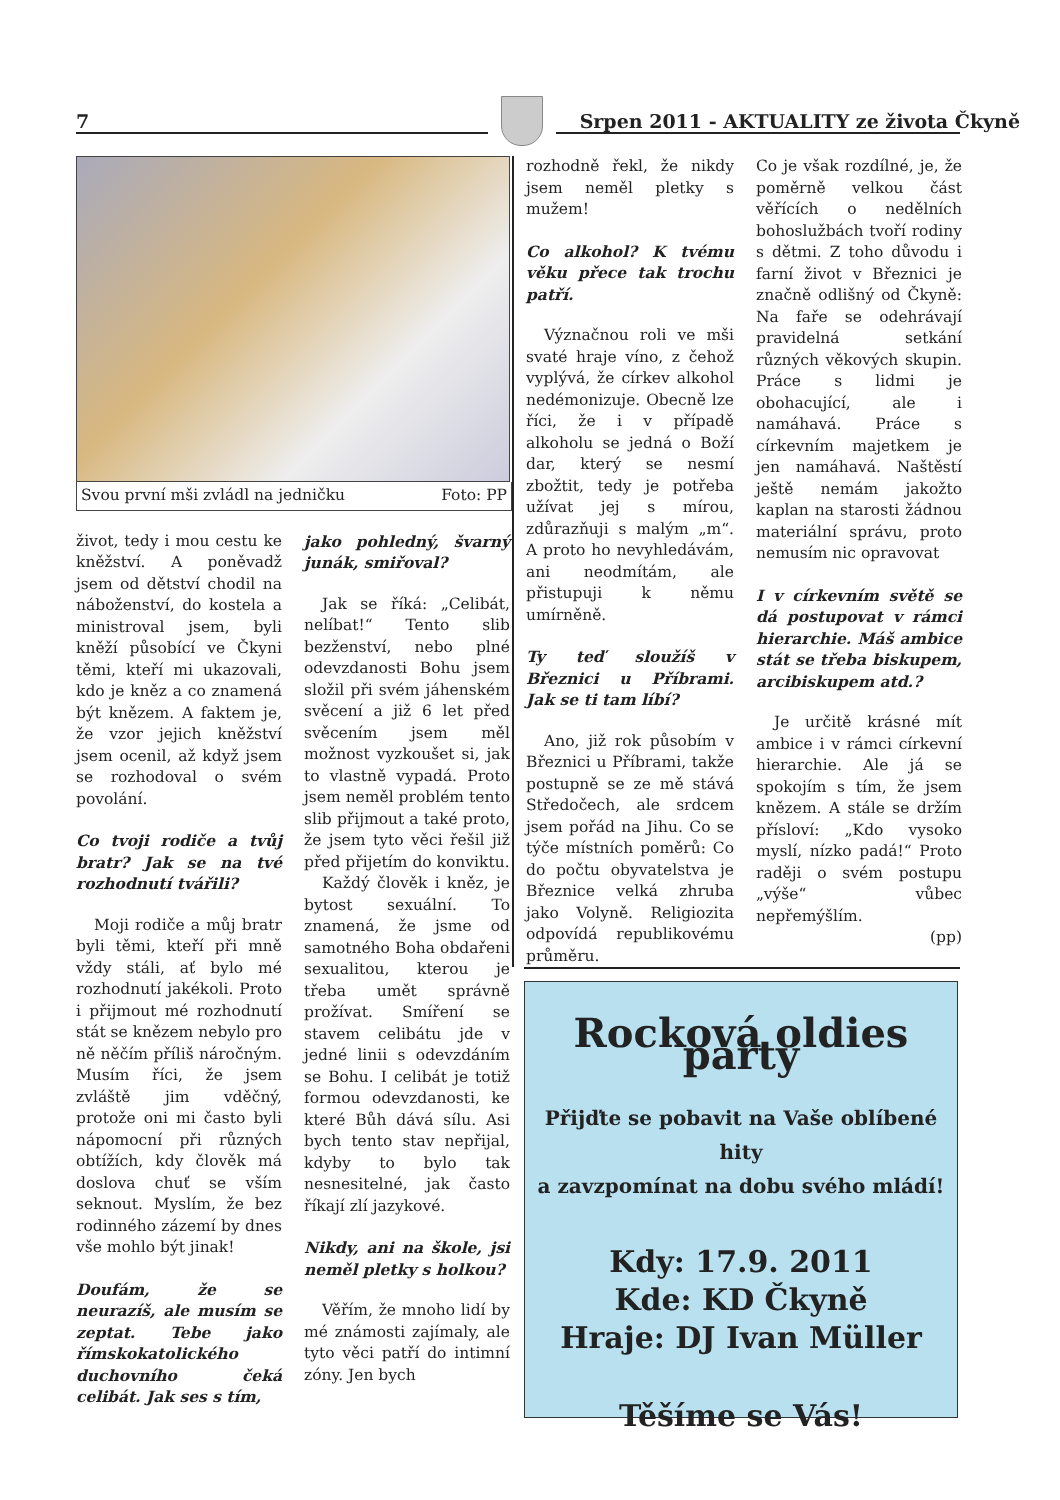7 Srpen 2011 - AKTUALITY ze života Čkyně
Svou první mši zvládl na jedničku Foto: PP
život, tedy i mou cestu ke kněžství. A poněvadž jsem od dětství chodil na náboženství, do kostela a ministroval jsem, byli kněží působící ve Čkyni těmi, kteří mi ukazovali, kdo je kněz a co znamená být knězem. A faktem je, že vzor jejich kněžství jsem ocenil, až když jsem se rozhodoval o svém povolání.
Co tvoji rodiče a tvůj bratr? Jak se na tvé rozhodnutí tvářili?
Moji rodiče a můj bratr byli těmi, kteří při mně vždy stáli, ať bylo mé rozhodnutí jakékoli. Proto i přijmout mé rozhodnutí stát se knězem nebylo pro ně něčím příliš náročným. Musím říci, že jsem zvláště jim vděčný, protože oni mi často byli nápomocní při různých obtížích, kdy člověk má doslova chuť se vším seknout. Myslím, že bez rodinného zázemí by dnes vše mohlo být jinak!
Doufám, že se neurazíš, ale musím se zeptat. Tebe jako římskokatolického duchovního čeká celibát. Jak ses s tím,
jako pohledný, švarný junák, smiřoval?
Jak se říká: „Celibát, nelíbat!“ Tento slib bezženství, nebo plné odevzdanosti Bohu jsem složil při svém jáhenském svěcení a již 6 let před svěcením jsem měl možnost vyzkoušet si, jak to vlastně vypadá. Proto jsem neměl problém tento slib přijmout a také proto, že jsem tyto věci řešil již před přijetím do konviktu.
Každý člověk i kněz, je bytost sexuální. To znamená, že jsme od samotného Boha obdařeni sexualitou, kterou je třeba umět správně prožívat. Smíření se stavem celibátu jde v jedné linii s odevzdáním se Bohu. I celibát je totiž formou odevzdanosti, ke které Bůh dává sílu. Asi bych tento stav nepřijal, kdyby to bylo tak nesnesitelné, jak často říkají zlí jazykové.
Nikdy, ani na škole, jsi neměl pletky s holkou?
Věřím, že mnoho lidí by mé známosti zajímaly, ale tyto věci patří do intimní zóny. Jen bych
rozhodně řekl, že nikdy jsem neměl pletky s mužem!
Co alkohol? K tvému věku přece tak trochu patří.
Význačnou roli ve mši svaté hraje víno, z čehož vyplývá, že církev alkohol nedémonizuje. Obecně lze říci, že i v případě alkoholu se jedná o Boží dar, který se nesmí zbožtit, tedy je potřeba užívat jej s mírou, zdůrazňuji s malým „m“. A proto ho nevyhledávám, ani neodmítám, ale přistupuji k němu umírněně.
Ty teď sloužíš v Březnici u Příbrami. Jak se ti tam líbí?
Ano, již rok působím v Březnici u Příbrami, takže postupně se ze mě stává Středočech, ale srdcem jsem pořád na Jihu. Co se týče místních poměrů: Co do počtu obyvatelstva je Březnice velká zhruba jako Volyně. Religiozita odpovídá republikovému průměru.
Co je však rozdílné, je, že poměrně velkou část věřících o nedělních bohoslužbách tvoří rodiny s dětmi. Z toho důvodu i farní život v Březnici je značně odlišný od Čkyně: Na faře se odehrávají pravidelná setkání různých věkových skupin. Práce s lidmi je obohacující, ale i namáhavá. Práce s církevním majetkem je jen namáhavá. Naštěstí ještě nemám jakožto kaplan na starosti žádnou materiální správu, proto nemusím nic opravovat
I v církevním světě se dá postupovat v rámci hierarchie. Máš ambice stát se třeba biskupem, arcibiskupem atd.?
Je určitě krásné mít ambice i v rámci církevní hierarchie. Ale já se spokojím s tím, že jsem knězem. A stále se držím přísloví: „Kdo vysoko myslí, nízko padá!“ Proto raději o svém postupu „výše“ vůbec nepřemýšlím.
(pp)
Rocková oldies party
Přijďte se pobavit na Vaše oblíbené hity
a zavzpomínat na dobu svého mládí!
Kdy: 17.9. 2011
Kde: KD Čkyně
Hraje: DJ Ivan Müller
Těšíme se Vás!